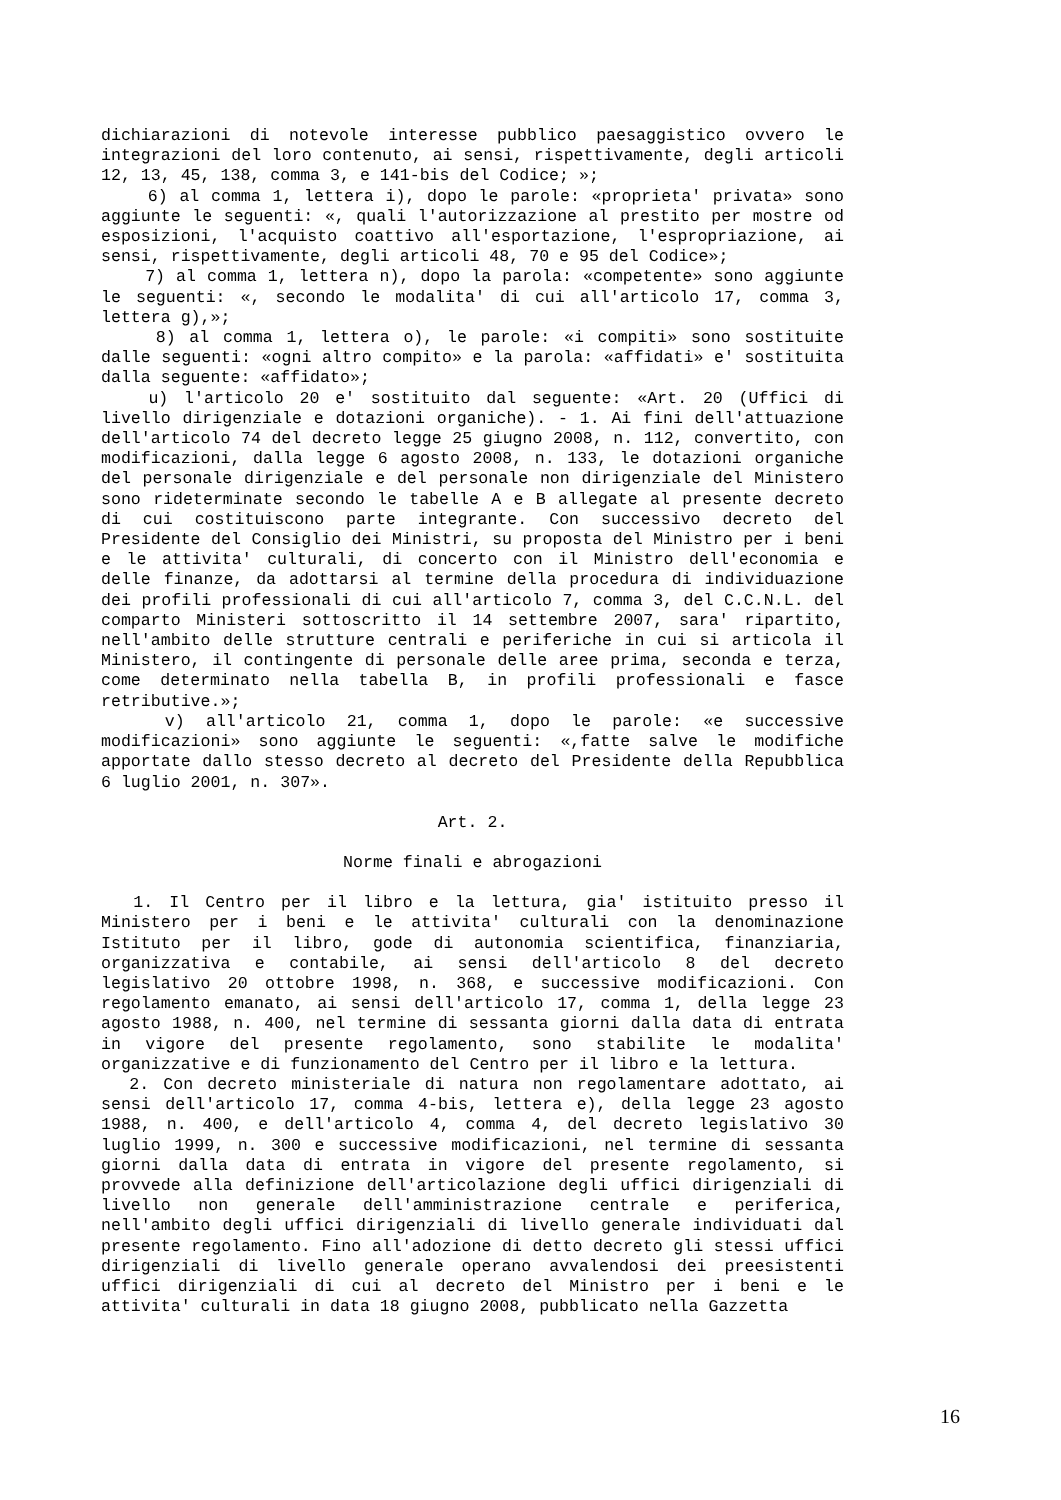dichiarazioni di notevole interesse pubblico paesaggistico ovvero le integrazioni del loro contenuto, ai sensi, rispettivamente, degli articoli 12, 13, 45, 138, comma 3, e 141-bis del Codice; »;
6) al comma 1, lettera i), dopo le parole: «proprieta' privata» sono aggiunte le seguenti: «, quali l'autorizzazione al prestito per mostre od esposizioni, l'acquisto coattivo all'esportazione, l'espropriazione, ai sensi, rispettivamente, degli articoli 48, 70 e 95 del Codice»;
7) al comma 1, lettera n), dopo la parola: «competente» sono aggiunte le seguenti: «, secondo le modalita' di cui all'articolo 17, comma 3, lettera g),»;
8) al comma 1, lettera o), le parole: «i compiti» sono sostituite dalle seguenti: «ogni altro compito» e la parola: «affidati» e' sostituita dalla seguente: «affidato»;
u) l'articolo 20 e' sostituito dal seguente: «Art. 20 (Uffici di livello dirigenziale e dotazioni organiche). - 1. Ai fini dell'attuazione dell'articolo 74 del decreto legge 25 giugno 2008, n. 112, convertito, con modificazioni, dalla legge 6 agosto 2008, n. 133, le dotazioni organiche del personale dirigenziale e del personale non dirigenziale del Ministero sono rideterminate secondo le tabelle A e B allegate al presente decreto di cui costituiscono parte integrante. Con successivo decreto del Presidente del Consiglio dei Ministri, su proposta del Ministro per i beni e le attivita' culturali, di concerto con il Ministro dell'economia e delle finanze, da adottarsi al termine della procedura di individuazione dei profili professionali di cui all'articolo 7, comma 3, del C.C.N.L. del comparto Ministeri sottoscritto il 14 settembre 2007, sara' ripartito, nell'ambito delle strutture centrali e periferiche in cui si articola il Ministero, il contingente di personale delle aree prima, seconda e terza, come determinato nella tabella B, in profili professionali e fasce retributive.»;
v) all'articolo 21, comma 1, dopo le parole: «e successive modificazioni» sono aggiunte le seguenti: «,fatte salve le modifiche apportate dallo stesso decreto al decreto del Presidente della Repubblica 6 luglio 2001, n. 307».
Art. 2.
Norme finali e abrogazioni
1. Il Centro per il libro e la lettura, gia' istituito presso il Ministero per i beni e le attivita' culturali con la denominazione Istituto per il libro, gode di autonomia scientifica, finanziaria, organizzativa e contabile, ai sensi dell'articolo 8 del decreto legislativo 20 ottobre 1998, n. 368, e successive modificazioni. Con regolamento emanato, ai sensi dell'articolo 17, comma 1, della legge 23 agosto 1988, n. 400, nel termine di sessanta giorni dalla data di entrata in vigore del presente regolamento, sono stabilite le modalita' organizzative e di funzionamento del Centro per il libro e la lettura.
2. Con decreto ministeriale di natura non regolamentare adottato, ai sensi dell'articolo 17, comma 4-bis, lettera e), della legge 23 agosto 1988, n. 400, e dell'articolo 4, comma 4, del decreto legislativo 30 luglio 1999, n. 300 e successive modificazioni, nel termine di sessanta giorni dalla data di entrata in vigore del presente regolamento, si provvede alla definizione dell'articolazione degli uffici dirigenziali di livello non generale dell'amministrazione centrale e periferica, nell'ambito degli uffici dirigenziali di livello generale individuati dal presente regolamento. Fino all'adozione di detto decreto gli stessi uffici dirigenziali di livello generale operano avvalendosi dei preesistenti uffici dirigenziali di cui al decreto del Ministro per i beni e le attivita' culturali in data 18 giugno 2008, pubblicato nella Gazzetta
16